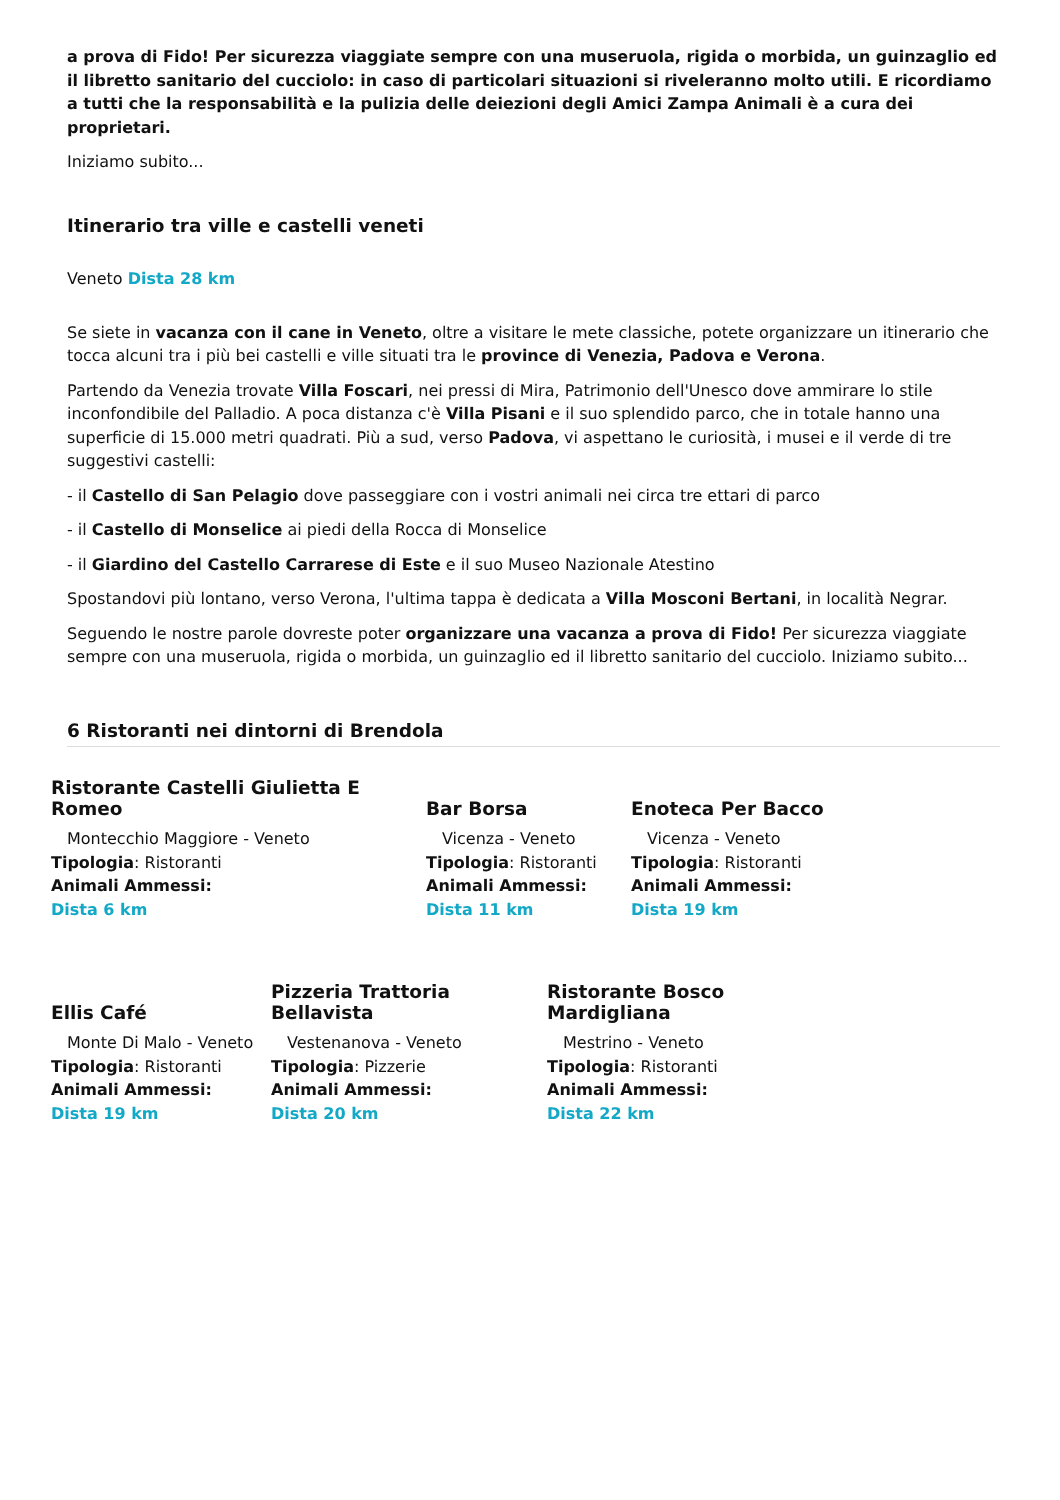a prova di Fido! Per sicurezza viaggiate sempre con una museruola, rigida o morbida, un guinzaglio ed il libretto sanitario del cucciolo: in caso di particolari situazioni si riveleranno molto utili. E ricordiamo a tutti che la responsabilità e la pulizia delle deiezioni degli Amici Zampa Animali è a cura dei proprietari.
Iniziamo subito...
Itinerario tra ville e castelli veneti
Veneto Dista 28 km
Se siete in vacanza con il cane in Veneto, oltre a visitare le mete classiche, potete organizzare un itinerario che tocca alcuni tra i più bei castelli e ville situati tra le province di Venezia, Padova e Verona.
Partendo da Venezia trovate Villa Foscari, nei pressi di Mira, Patrimonio dell'Unesco dove ammirare lo stile inconfondibile del Palladio. A poca distanza c'è Villa Pisani e il suo splendido parco, che in totale hanno una superficie di 15.000 metri quadrati. Più a sud, verso Padova, vi aspettano le curiosità, i musei e il verde di tre suggestivi castelli:
- il Castello di San Pelagio dove passeggiare con i vostri animali nei circa tre ettari di parco
- il Castello di Monselice ai piedi della Rocca di Monselice
- il Giardino del Castello Carrarese di Este e il suo Museo Nazionale Atestino
Spostandovi più lontano, verso Verona, l'ultima tappa è dedicata a Villa Mosconi Bertani, in località Negrar.
Seguendo le nostre parole dovreste poter organizzare una vacanza a prova di Fido! Per sicurezza viaggiate sempre con una museruola, rigida o morbida, un guinzaglio ed il libretto sanitario del cucciolo. Iniziamo subito...
6 Ristoranti nei dintorni di Brendola
Ristorante Castelli Giulietta E Romeo
Montecchio Maggiore - Veneto
Tipologia: Ristoranti
Animali Ammessi:
Dista 6 km
Bar Borsa
Vicenza - Veneto
Tipologia: Ristoranti
Animali Ammessi:
Dista 11 km
Enoteca Per Bacco
Vicenza - Veneto
Tipologia: Ristoranti
Animali Ammessi:
Dista 19 km
Ellis Café
Monte Di Malo - Veneto
Tipologia: Ristoranti
Animali Ammessi:
Dista 19 km
Pizzeria Trattoria Bellavista
Vestenanova - Veneto
Tipologia: Pizzerie
Animali Ammessi:
Dista 20 km
Ristorante Bosco Mardigliana
Mestrino - Veneto
Tipologia: Ristoranti
Animali Ammessi:
Dista 22 km